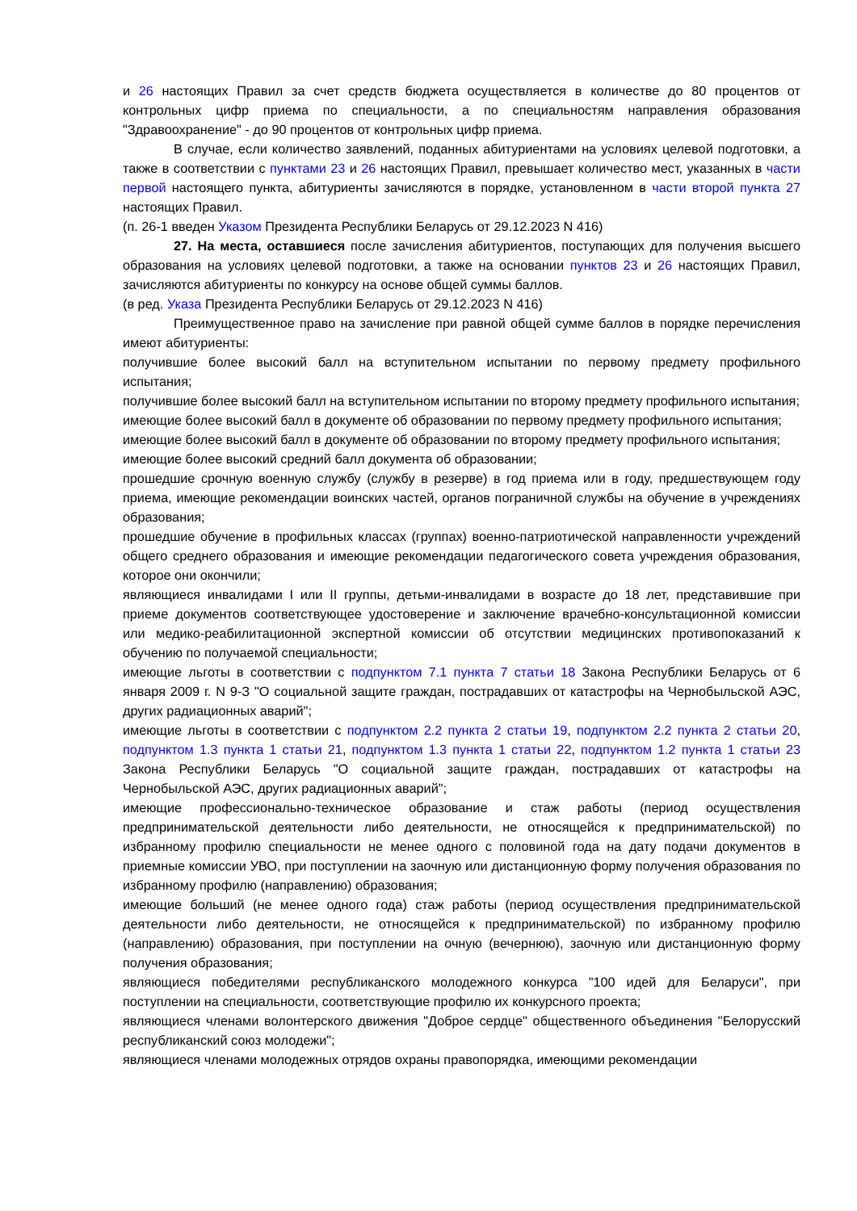и 26 настоящих Правил за счет средств бюджета осуществляется в количестве до 80 процентов от контрольных цифр приема по специальности, а по специальностям направления образования "Здравоохранение" - до 90 процентов от контрольных цифр приема.
В случае, если количество заявлений, поданных абитуриентами на условиях целевой подготовки, а также в соответствии с пунктами 23 и 26 настоящих Правил, превышает количество мест, указанных в части первой настоящего пункта, абитуриенты зачисляются в порядке, установленном в части второй пункта 27 настоящих Правил.
(п. 26-1 введен Указом Президента Республики Беларусь от 29.12.2023 N 416)
27. На места, оставшиеся после зачисления абитуриентов, поступающих для получения высшего образования на условиях целевой подготовки, а также на основании пунктов 23 и 26 настоящих Правил, зачисляются абитуриенты по конкурсу на основе общей суммы баллов.
(в ред. Указа Президента Республики Беларусь от 29.12.2023 N 416)
Преимущественное право на зачисление при равной общей сумме баллов в порядке перечисления имеют абитуриенты:
получившие более высокий балл на вступительном испытании по первому предмету профильного испытания;
получившие более высокий балл на вступительном испытании по второму предмету профильного испытания;
имеющие более высокий балл в документе об образовании по первому предмету профильного испытания;
имеющие более высокий балл в документе об образовании по второму предмету профильного испытания;
имеющие более высокий средний балл документа об образовании;
прошедшие срочную военную службу (службу в резерве) в год приема или в году, предшествующем году приема, имеющие рекомендации воинских частей, органов пограничной службы на обучение в учреждениях образования;
прошедшие обучение в профильных классах (группах) военно-патриотической направленности учреждений общего среднего образования и имеющие рекомендации педагогического совета учреждения образования, которое они окончили;
являющиеся инвалидами I или II группы, детьми-инвалидами в возрасте до 18 лет, представившие при приеме документов соответствующее удостоверение и заключение врачебно-консультационной комиссии или медико-реабилитационной экспертной комиссии об отсутствии медицинских противопоказаний к обучению по получаемой специальности;
имеющие льготы в соответствии с подпунктом 7.1 пункта 7 статьи 18 Закона Республики Беларусь от 6 января 2009 г. N 9-З "О социальной защите граждан, пострадавших от катастрофы на Чернобыльской АЭС, других радиационных аварий";
имеющие льготы в соответствии с подпунктом 2.2 пункта 2 статьи 19, подпунктом 2.2 пункта 2 статьи 20, подпунктом 1.3 пункта 1 статьи 21, подпунктом 1.3 пункта 1 статьи 22, подпунктом 1.2 пункта 1 статьи 23 Закона Республики Беларусь "О социальной защите граждан, пострадавших от катастрофы на Чернобыльской АЭС, других радиационных аварий";
имеющие профессионально-техническое образование и стаж работы (период осуществления предпринимательской деятельности либо деятельности, не относящейся к предпринимательской) по избранному профилю специальности не менее одного с половиной года на дату подачи документов в приемные комиссии УВО, при поступлении на заочную или дистанционную форму получения образования по избранному профилю (направлению) образования;
имеющие больший (не менее одного года) стаж работы (период осуществления предпринимательской деятельности либо деятельности, не относящейся к предпринимательской) по избранному профилю (направлению) образования, при поступлении на очную (вечернюю), заочную или дистанционную форму получения образования;
являющиеся победителями республиканского молодежного конкурса "100 идей для Беларуси", при поступлении на специальности, соответствующие профилю их конкурсного проекта;
являющиеся членами волонтерского движения "Доброе сердце" общественного объединения "Белорусский республиканский союз молодежи";
являющиеся членами молодежных отрядов охраны правопорядка, имеющими рекомендации